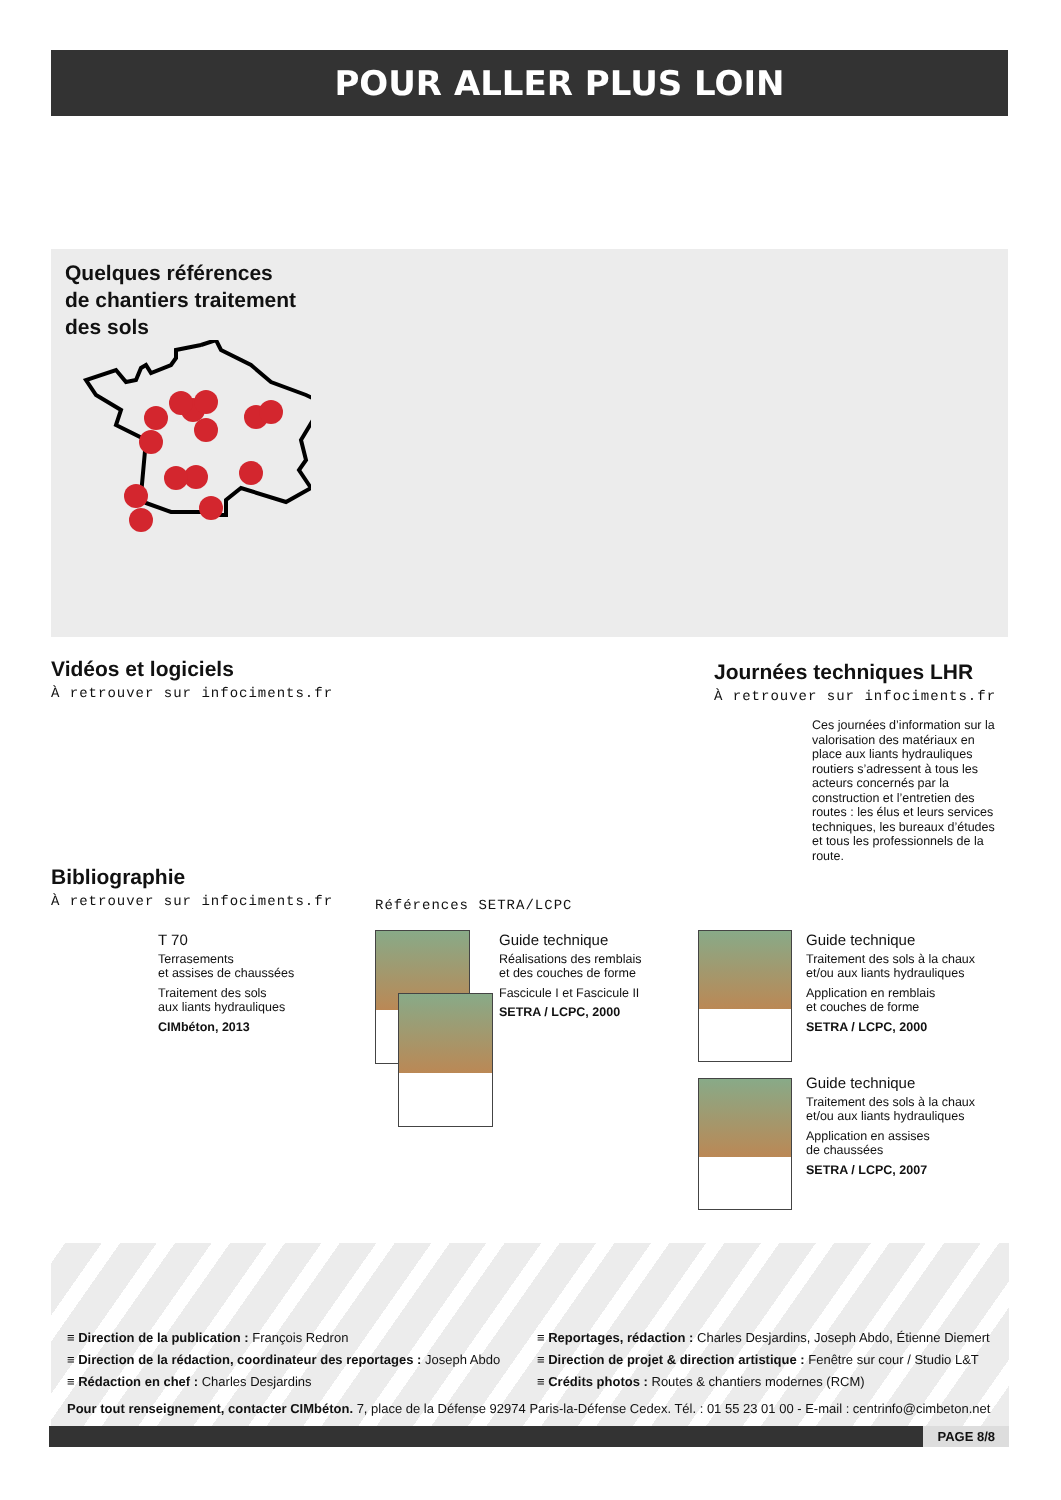POUR ALLER PLUS LOIN
Quelques références
de chantiers traitement
des sols
Vidéos et logiciels
À retrouver sur infociments.fr
Journées techniques LHR
À retrouver sur infociments.fr
Ces journées d’information sur la valorisation des matériaux en place aux liants hydrauliques routiers s’adressent à tous les acteurs concernés par la construction et l’entretien des routes : les élus et leurs services techniques, les bureaux d’études et tous les professionnels de la route.
Bibliographie
À retrouver sur infociments.fr
Références SETRA/LCPC
T 70
Terrasements
et assises de chaussées
Traitement des sols
aux liants hydrauliques
CIMbéton, 2013
Guide technique
Réalisations des remblais
et des couches de forme
Fascicule I et Fascicule II
SETRA / LCPC, 2000
Guide technique
Traitement des sols à la chaux
et/ou aux liants hydrauliques
Application en remblais
et couches de forme
SETRA / LCPC, 2000
Guide technique
Traitement des sols à la chaux
et/ou aux liants hydrauliques
Application en assises
de chaussées
SETRA / LCPC, 2007
≡ Direction de la publication : François Redron
≡ Direction de la rédaction, coordinateur des reportages : Joseph Abdo
≡ Rédaction en chef : Charles Desjardins
≡ Reportages, rédaction : Charles Desjardins, Joseph Abdo, Étienne Diemert
≡ Direction de projet & direction artistique : Fenêtre sur cour / Studio L&T
≡ Crédits photos : Routes & chantiers modernes (RCM)
Pour tout renseignement, contacter CIMbéton. 7, place de la Défense 92974 Paris-la-Défense Cedex. Tél. : 01 55 23 01 00 - E-mail : centrinfo@cimbeton.net
PAGE 8/8